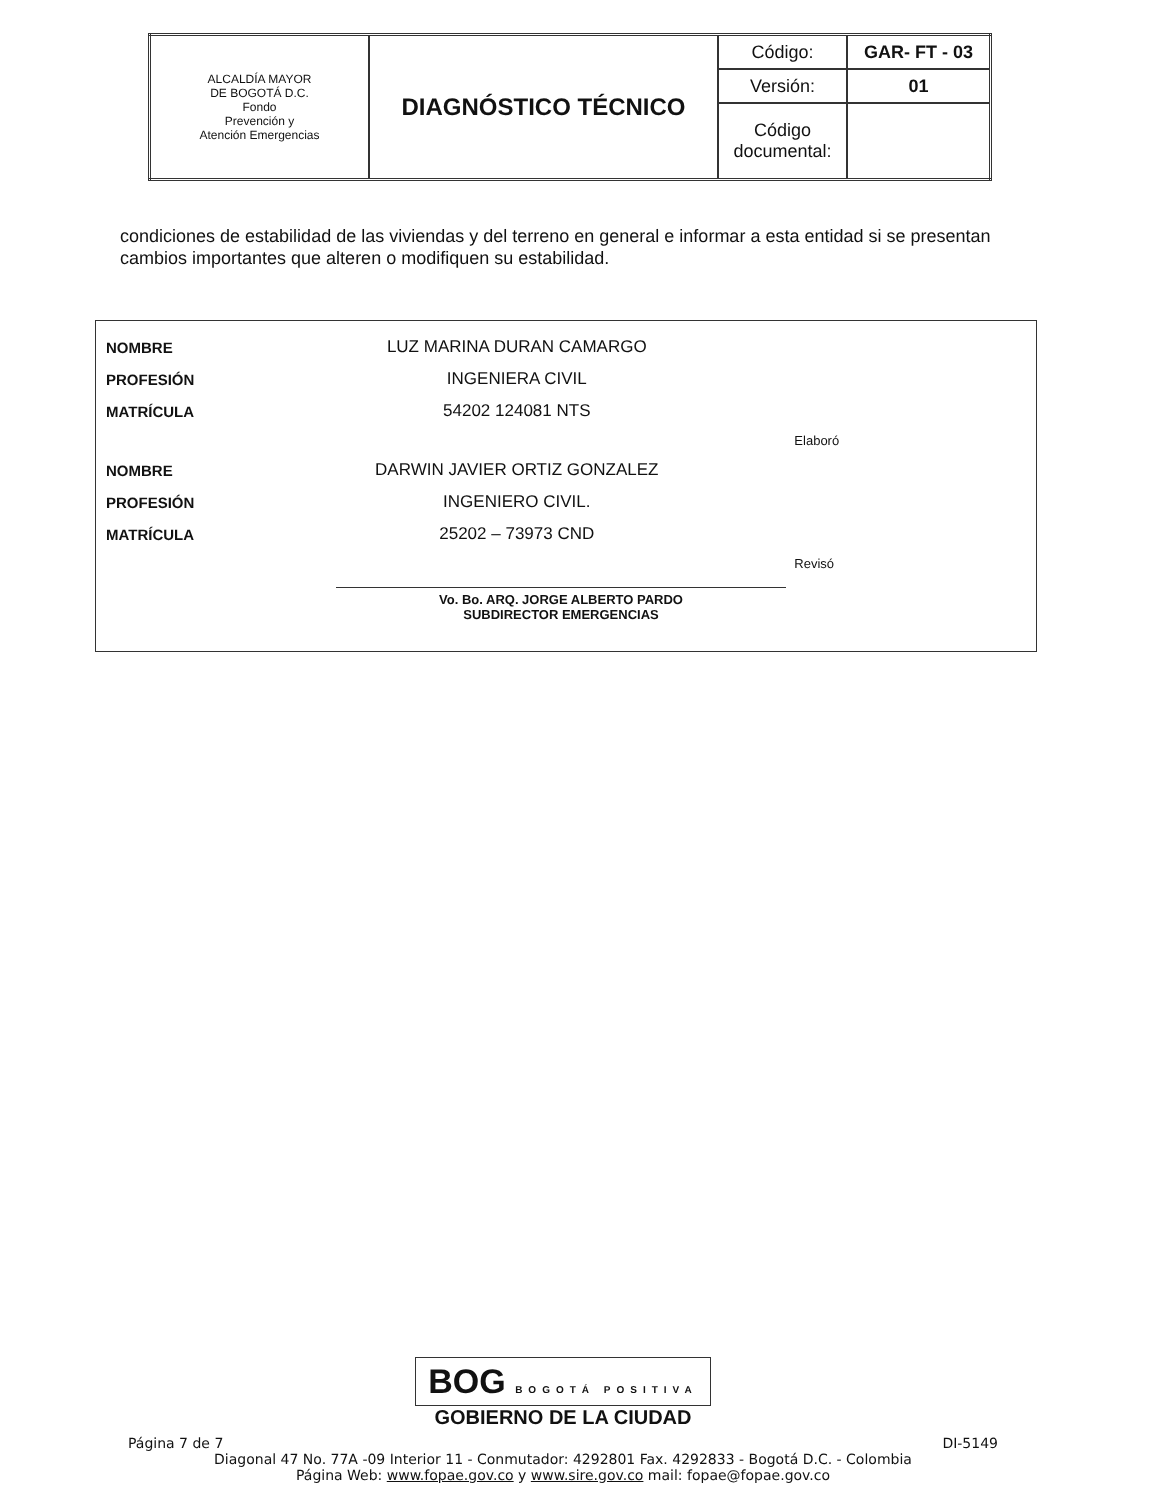| ALCALDÍA MAYOR DE BOGOTÁ D.C. Fondo Prevención y Atención Emergencias | DIAGNÓSTICO TÉCNICO | Código: | GAR- FT - 03 |
| | | Versión: | 01 |
| | | Código documental: | |
condiciones de estabilidad de las viviendas y del terreno en general e informar a esta entidad si se presentan cambios importantes que alteren o modifiquen su estabilidad.
| NOMBRE | LUZ MARINA DURAN CAMARGO |
| PROFESIÓN | INGENIERA CIVIL |
| MATRÍCULA | 54202 124081 NTS |
| | Elaboró |
| NOMBRE | DARWIN JAVIER ORTIZ GONZALEZ |
| PROFESIÓN | INGENIERO CIVIL. |
| MATRÍCULA | 25202 – 73973 CND |
| | Revisó |
Vo. Bo. ARQ. JORGE ALBERTO PARDO
SUBDIRECTOR EMERGENCIAS
BOG BOGOTÁ POSITIVA
GOBIERNO DE LA CIUDAD
Página 7 de 7 DI-5149
Diagonal 47 No. 77A -09 Interior 11 - Conmutador: 4292801 Fax. 4292833 - Bogotá D.C. - Colombia
Página Web: www.fopae.gov.co y www.sire.gov.co mail: fopae@fopae.gov.co